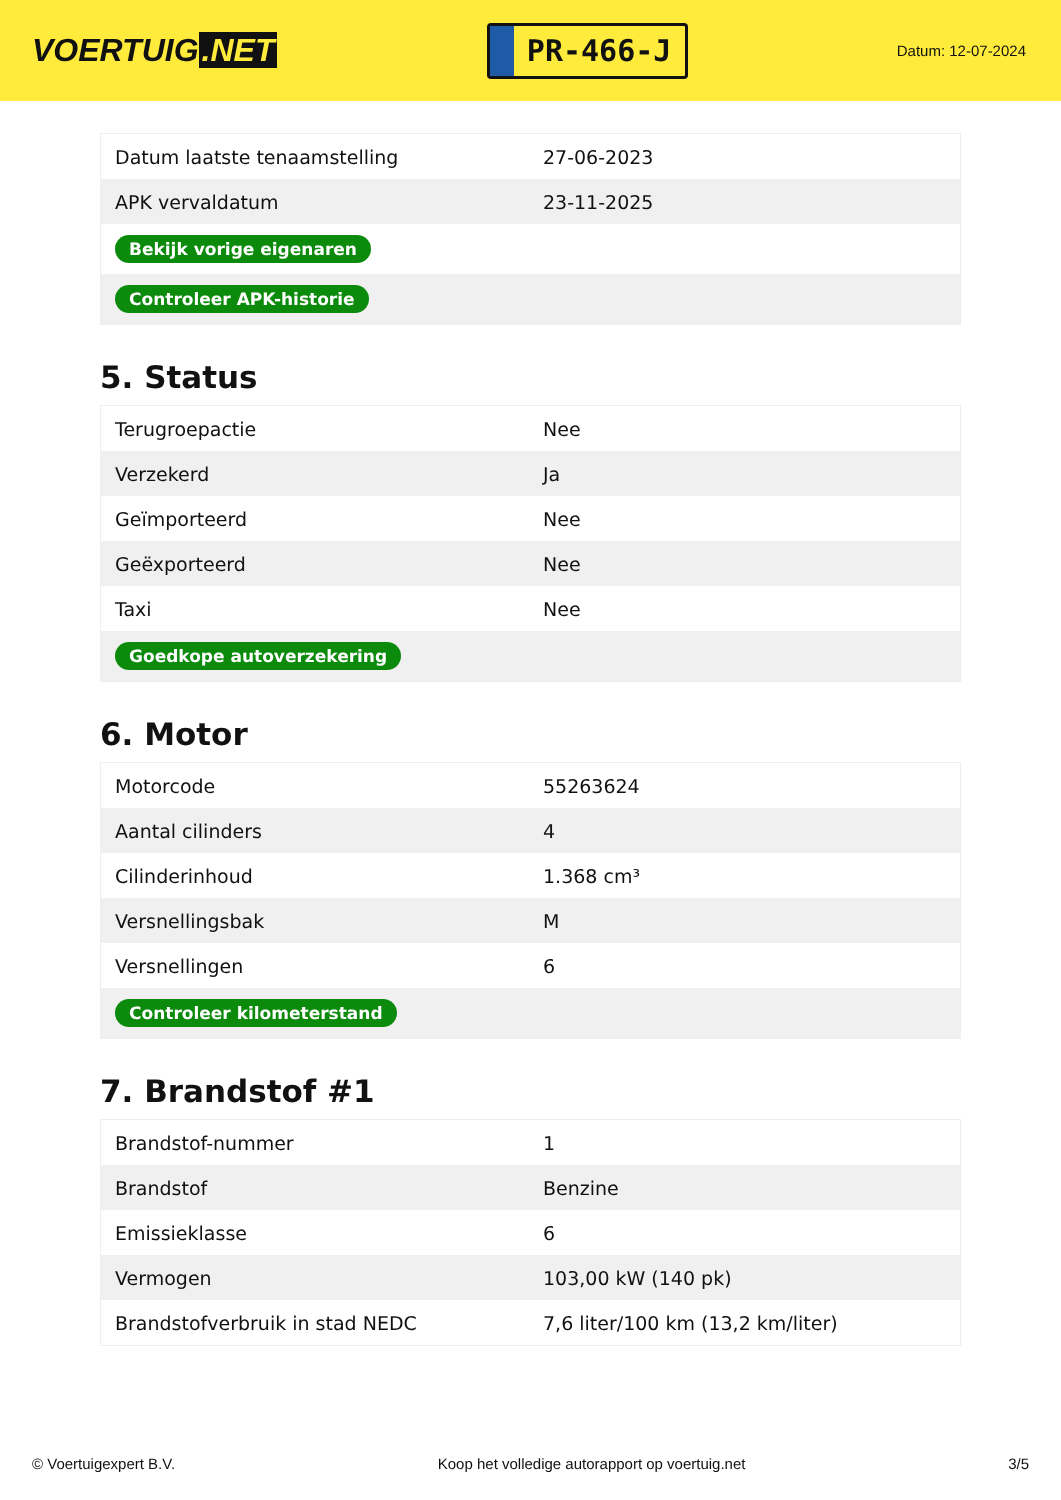VOERTUIG.NET
PR-466-J
Datum: 12-07-2024
| Datum laatste tenaamstelling | 27-06-2023 |
| APK vervaldatum | 23-11-2025 |
| Bekijk vorige eigenaren | |
| Controleer APK-historie | |
5. Status
| Terugroepactie | Nee |
| Verzekerd | Ja |
| Geïmporteerd | Nee |
| Geëxporteerd | Nee |
| Taxi | Nee |
| Goedkope autoverzekering | |
6. Motor
| Motorcode | 55263624 |
| Aantal cilinders | 4 |
| Cilinderinhoud | 1.368 cm³ |
| Versnellingsbak | M |
| Versnellingen | 6 |
| Controleer kilometerstand | |
7. Brandstof #1
| Brandstof-nummer | 1 |
| Brandstof | Benzine |
| Emissieklasse | 6 |
| Vermogen | 103,00 kW (140 pk) |
| Brandstofverbruik in stad NEDC | 7,6 liter/100 km (13,2 km/liter) |
© Voertuigexpert B.V. Koop het volledige autorapport op voertuig.net 3/5